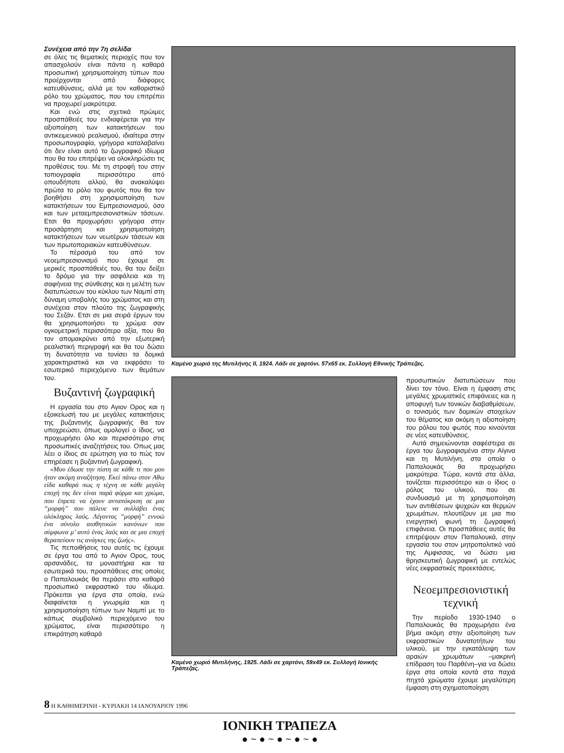Συνέχεια από την 7η σελίδα
σε όλες τις θεματικές περιοχές που τον απασχολούν είναι πάντα η καθαρά προσωπική χρησιμοποίηση τύπων που προέρχονται από διάφορες κατευθύνσεις, αλλά με τον καθοριστικό ρόλο του χρώματος, που του επιτρέπει να προχωρεί μακρύτερα.
Και ενώ στις σχετικά πρώιμες προσπάθειές του ενδιαφέρεται για την αξιοποίηση των κατακτήσεων του αντικειμενικού ρεαλισμού, ιδιαίτερα στην προσωπογραφία, γρήγορα καταλαβαίνει ότι δεν είναι αυτό το ζωγραφικό ιδίωμα που θα του επιτρέψει να ολοκληρώσει τις προθέσεις του. Με τη στροφή του στην τοπιογραφία περισσότερο από οπουδήποτε αλλού, θα ανακαλύψει πρώτα το ρόλο του φωτός που θα τον βοηθήσει στη χρησιμοποίηση των κατακτήσεων του Εμπρεσιονισμού, όσο και των μεταεμπρεσιονιστικών τάσεων. Ετσι θα προχωρήσει γρήγορα στην προσάρτηση και χρησιμοποίηση κατακτήσεων των νεωτέρων τάσεων και των πρωτοποριακών κατευθύνσεων.
Το πέρασμά του από τον νεοεμπρεσιονισμό που έχουμε σε μερικές προσπάθειές του, θα του δείξει το δρόμο για την ασφάλεια και τη σαφήνεια της σύνθεσης και η μελέτη των διατυπώσεων του κύκλου των Ναμπί στη δύναμη υποβολής του χρώματος και στη συνέχεια στον πλούτο της ζωγραφικής του Σεζάν. Ετσι σε μια σειρά έργων του θα χρησιμοποιήσει το χρώμα σαν ογκομετρική περισσότερο αξία, που θα τον απομακρύνει από την εξωτερική ρεαλιστική περιγραφή και θα του δώσει τη δυνατότητα να τονίσει τα δομικά χαρακτηριστικά και να εκφράσει το εσωτερικό περιεχόμενο των θεμάτων του.
Βυζαντινή ζωγραφική
Η εργασία του στο Αγιον Ορος και η εξοικείωσή του με μεγάλες κατακτήσεις της βυζαντινής ζωγραφικής θα τον υποχρεώσει, όπως ομολογεί ο ίδιος, να προχωρήσει όλο και περισσότερο στις προσωπικές αναζητήσεις του. Οπως μας λέει ο ίδιος σε ερώτηση για το πώς τον επηρέασε η βυζαντινή ζωγραφική.
«Μου έδωσε την πίστη σε κάθε τι που μου ήταν ακόμη αναζήτηση. Εκεί πάνω στον Αθω είδα καθαρά πως η τέχνη σε κάθε μεγάλη εποχή της δεν είναι παρά φόρμα και χρώμα, που έπρεπε να έχουν ανταπόκριση σε μια “μορφή” που πάλευε να συλλάβει ένας ολόκληρος λαός. Λέγοντας “μορφή” εννοώ ένα σύνολο αισθητικών κανόνων που σύμφωνα μ’ αυτό ένας λαός και σε μια εποχή θεραπεύουν τις ανάγκες της ζωής».
Τις πεποιθήσεις του αυτές τις έχουμε σε έργα του από το Αγιον Ορος, τους αρσανάδες, τα μοναστήρια και τα εσωτερικά του, προσπάθειες στις οποίες ο Παπαλουκάς θα περάσει στο καθαρά προσωπικό εκφραστικό του ιδίωμα. Πρόκειται για έργα στα οποία, ενώ διαφαίνεται η γνωριμία και η χρησιμοποίηση τύπων των Ναμπί με το κάπως συμβολικό περιεχόμενο του χρώματος, είναι περισσότερο η επικράτηση καθαρά
Καμένο χωριό της Μυτιλήνης ΙΙ, 1924. Λάδι σε χαρτόνι. 57x65 εκ. Συλλογή Εθνικής Τράπεζας.
Καμένο χωριό Μυτιλήνης, 1925. Λάδι σε χαρτόνι, 59x49 εκ. Συλλογή Ιονικής Τράπεζας.
προσωπικών διατυπώσεων που δίνει τον τόνο. Είναι η έμφαση στις μεγάλες χρωματικές επιφάνειες και η αποφυγή των τονικών διαβαθμίσεων, ο τονισμός των δομικών στοιχείων του θέματος και ακόμη η αξιοποίηση του ρόλου του φωτός που κινούνται σε νέες κατευθύνσεις.
Αυτά σημειώνονται σαφέστερα σε έργα του ζωγραφισμένα στην Αίγινα και τη Μυτιλήνη, στα οποία ο Παπαλουκάς θα προχωρήσει μακρύτερα. Τώρα, κοντά στα άλλα, τονίζεται περισσότερο και ο ίδιος ο ρόλος του υλικού, που σε συνδυασμό με τη χρησιμοποίηση των αντιθέσεων ψυχρών και θερμών χρωμάτων, πλουτίζουν με μια πιο ενεργητική φωνή τη ζωγραφική επιφάνεια. Οι προσπάθειες αυτές θα επιτρέψουν στον Παπαλουκά, στην εργασία του στον μητροπολιτικό ναό της Αμφισσας, να δώσει μια θρησκευτική ζωγραφική με εντελώς νέες εκφραστικές προεκτάσεις.
Νεοεμπρεσιονιστική τεχνική
Την περίοδο 1930-1940 ο Παπαλουκάς θα προχωρήσει ένα βήμα ακόμη στην αξιοποίηση των εκφραστικών δυνατοτήτων του υλικού, με την εγκατάλειψη των αραιών χρωμάτων –μακρινή επίδραση του Παρθένη–για να δώσει έργα στα οποία κοντά στα παχιά πηχτά χρώματα έχουμε μεγαλύτερη έμφαση στη σχηματοποίηση
8 Η ΚΑΘΗΜΕΡΙΝΗ - ΚΥΡΙΑΚΗ 14 ΙΑΝΟΥΑΡΙΟΥ 1996
ΙΟΝΙΚΗ ΤΡΑΠΕΖΑ
● ~ ● ~ ● ~ ● ~ ●